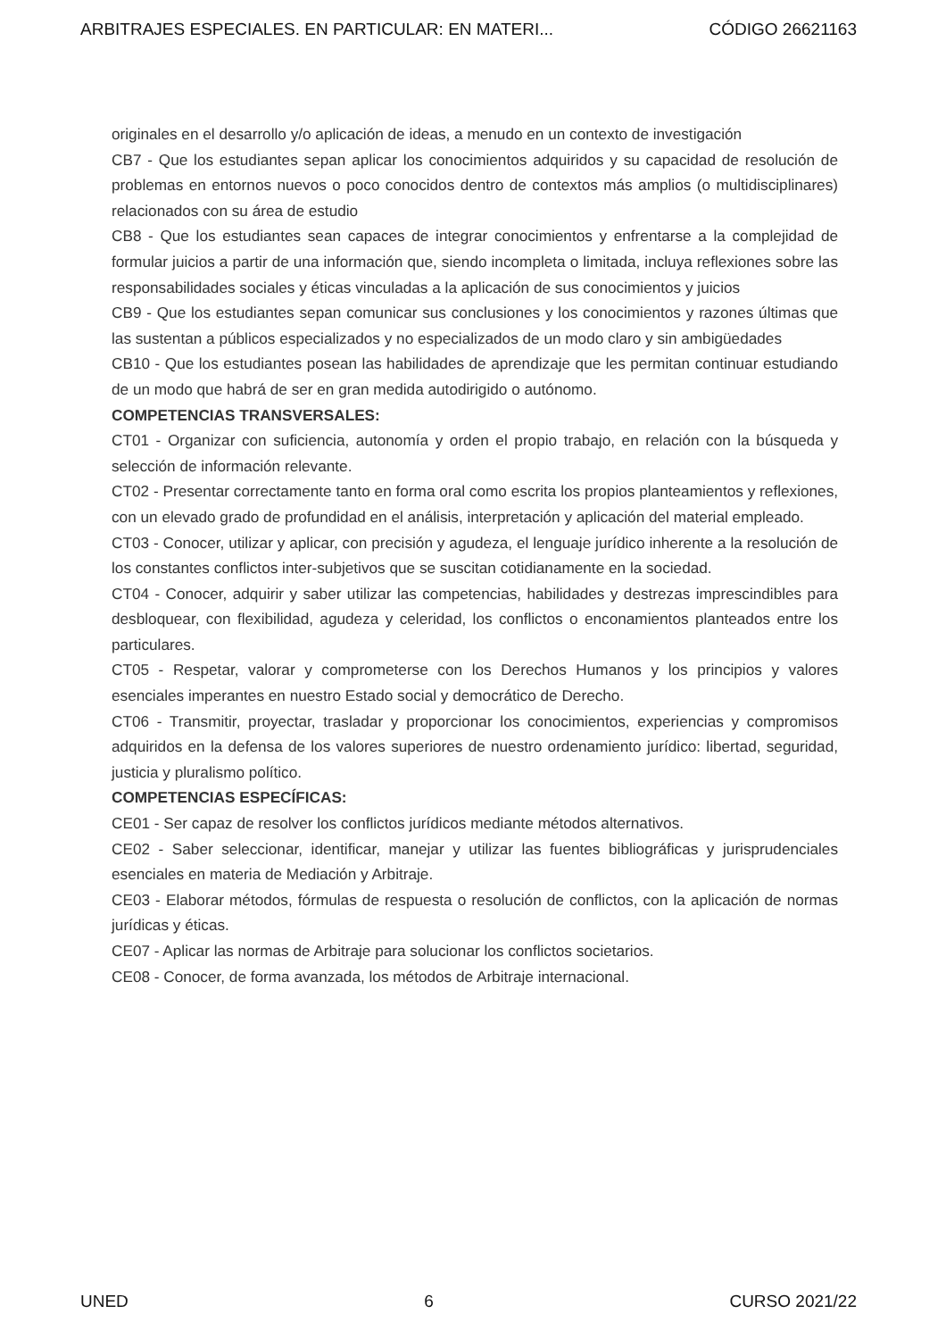ARBITRAJES ESPECIALES. EN PARTICULAR: EN MATERI... CÓDIGO 26621163
originales en el desarrollo y/o aplicación de ideas, a menudo en un contexto de investigación
CB7 - Que los estudiantes sepan aplicar los conocimientos adquiridos y su capacidad de resolución de problemas en entornos nuevos o poco conocidos dentro de contextos más amplios (o multidisciplinares) relacionados con su área de estudio
CB8 - Que los estudiantes sean capaces de integrar conocimientos y enfrentarse a la complejidad de formular juicios a partir de una información que, siendo incompleta o limitada, incluya reflexiones sobre las responsabilidades sociales y éticas vinculadas a la aplicación de sus conocimientos y juicios
CB9 - Que los estudiantes sepan comunicar sus conclusiones y los conocimientos y razones últimas que las sustentan a públicos especializados y no especializados de un modo claro y sin ambigüedades
CB10 - Que los estudiantes posean las habilidades de aprendizaje que les permitan continuar estudiando de un modo que habrá de ser en gran medida autodirigido o autónomo.
COMPETENCIAS TRANSVERSALES:
CT01 - Organizar con suficiencia, autonomía y orden el propio trabajo, en relación con la búsqueda y selección de información relevante.
CT02 - Presentar correctamente tanto en forma oral como escrita los propios planteamientos y reflexiones, con un elevado grado de profundidad en el análisis, interpretación y aplicación del material empleado.
CT03 - Conocer, utilizar y aplicar, con precisión y agudeza, el lenguaje jurídico inherente a la resolución de los constantes conflictos inter-subjetivos que se suscitan cotidianamente en la sociedad.
CT04 - Conocer, adquirir y saber utilizar las competencias, habilidades y destrezas imprescindibles para desbloquear, con flexibilidad, agudeza y celeridad, los conflictos o enconamientos planteados entre los particulares.
CT05 - Respetar, valorar y comprometerse con los Derechos Humanos y los principios y valores esenciales imperantes en nuestro Estado social y democrático de Derecho.
CT06 - Transmitir, proyectar, trasladar y proporcionar los conocimientos, experiencias y compromisos adquiridos en la defensa de los valores superiores de nuestro ordenamiento jurídico: libertad, seguridad, justicia y pluralismo político.
COMPETENCIAS ESPECÍFICAS:
CE01 - Ser capaz de resolver los conflictos jurídicos mediante métodos alternativos.
CE02 - Saber seleccionar, identificar, manejar y utilizar las fuentes bibliográficas y jurisprudenciales esenciales en materia de Mediación y Arbitraje.
CE03 - Elaborar métodos, fórmulas de respuesta o resolución de conflictos, con la aplicación de normas jurídicas y éticas.
CE07 - Aplicar las normas de Arbitraje para solucionar los conflictos societarios.
CE08 - Conocer, de forma avanzada, los métodos de Arbitraje internacional.
UNED 6 CURSO 2021/22